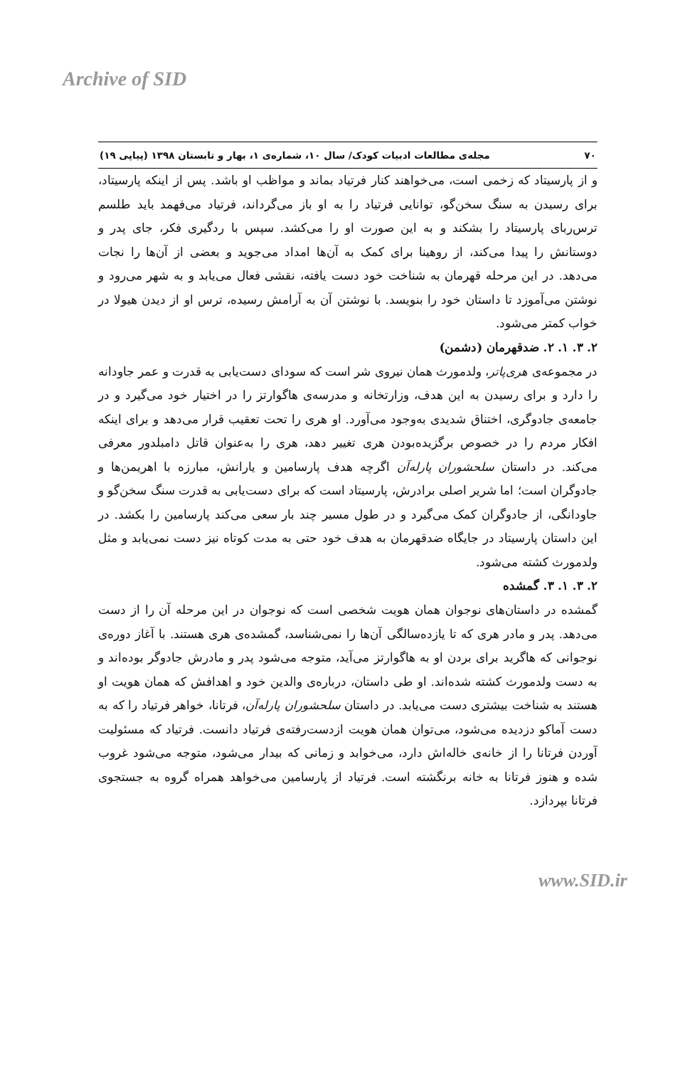Archive of SID
٧٠ مجله‌ی مطالعات ادبیات کودک/ سال ۱۰، شماره‌ی ۱، بهار و تابستان ۱۳۹۸ (پیاپی ۱۹)
و از پارسیتاد که زخمی است، می‌خواهند کنار فرتیاد بماند و مواظب او باشد. پس از اینکه پارسیتاد، برای رسیدن به سنگ سخن‌گو، توانایی فرتیاد را به او باز می‌گرداند، فرتیاد می‌فهمد باید طلسم ترس‌ربای پارسیتاد را بشکند و به این صورت او را می‌کشد. سپس با ردگیری فکر، جای پدر و دوستانش را پیدا می‌کند، از روهینا برای کمک به آن‌ها امداد می‌جوید و بعضی از آن‌ها را نجات می‌دهد. در این مرحله قهرمان به شناخت خود دست یافته، نقشی فعال می‌یابد و به شهر می‌رود و نوشتن می‌آموزد تا داستان خود را بنویسد. با نوشتن آن به آرامش رسیده، ترس او از دیدن هیولا در خواب کمتر می‌شود.
۲. ۳. ۱. ۲. ضدقهرمان (دشمن)
در مجموعه‌ی هری‌پاتر، ولدمورث همان نیروی شر است که سودای دست‌یابی به قدرت و عمر جاودانه را دارد و برای رسیدن به این هدف، وزارتخانه و مدرسه‌ی هاگوارتز را در اختیار خود می‌گیرد و در جامعه‌ی جادوگری، اختناق شدیدی به‌وجود می‌آورد. او هری را تحت تعقیب قرار می‌دهد و برای اینکه افکار مردم را در خصوص برگزیده‌بودن هری تغییر دهد، هری را به‌عنوان قاتل دامبلدور معرفی می‌کند. در داستان سلحشوران پارله‌آن اگرچه هدف پارسامین و یارانش، مبارزه با اهریمن‌ها و جادوگران است؛ اما شریر اصلی برادرش، پارسیتاد است که برای دست‌یابی به قدرت سنگ سخن‌گو و جاودانگی، از جادوگران کمک می‌گیرد و در طول مسیر چند بار سعی می‌کند پارسامین را بکشد. در این داستان پارسیتاد در جایگاه ضدقهرمان به هدف خود حتی به مدت کوتاه نیز دست نمی‌یابد و مثل ولدمورث کشته می‌شود.
۲. ۳. ۱. ۳. گمشده
گمشده در داستان‌های نوجوان همان هویت شخصی است که نوجوان در این مرحله آن را از دست می‌دهد. پدر و مادر هری که تا یازده‌سالگی آن‌ها را نمی‌شناسد، گمشده‌ی هری هستند. با آغاز دوره‌ی نوجوانی که هاگرید برای بردن او به هاگوارتز می‌آید، متوجه می‌شود پدر و مادرش جادوگر بوده‌اند و به دست ولدمورث کشته شده‌اند. او طی داستان، درباره‌ی والدین خود و اهدافش که همان هویت او هستند به شناخت بیشتری دست می‌یابد. در داستان سلحشوران پارله‌آن، فرتانا، خواهر فرتیاد را که به دست آماکو دزدیده می‌شود، می‌توان همان هویت ازدست‌رفته‌ی فرتیاد دانست. فرتیاد که مسئولیت آوردن فرتانا را از خانه‌ی خاله‌اش دارد، می‌خوابد و زمانی که بیدار می‌شود، متوجه می‌شود غروب شده و هنوز فرتانا به خانه برنگشته است. فرتیاد از پارسامین می‌خواهد همراه گروه به جستجوی فرتانا بپردازد.
www.SID.ir